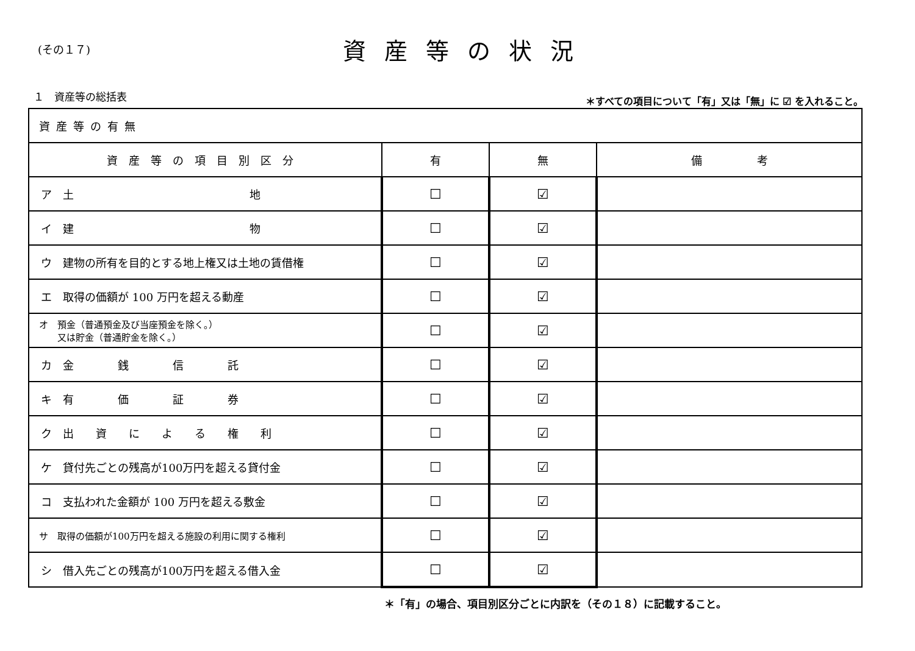(その１７)
資産等の状況
１　資産等の総括表
＊すべての項目について「有」又は「無」に ☑ を入れること。
| 資産等の有無 | | | |
| 資産等の項目別区分 | 有 | 無 | 備 考 |
| ア 土 地 | ☐ | ☑ | |
| イ 建 物 | ☐ | ☑ | |
| ウ 建物の所有を目的とする地上権又は土地の賃借権 | ☐ | ☑ | |
| エ 取得の価額が 100 万円を超える動産 | ☐ | ☑ | |
| オ 預金（普通預金及び当座預金を除く。） 又は貯金（普通貯金を除く。） | ☐ | ☑ | |
| カ 金 銭 信 託 | ☐ | ☑ | |
| キ 有 価 証 券 | ☐ | ☑ | |
| ク 出 資 に よ る 権 利 | ☐ | ☑ | |
| ケ 貸付先ごとの残高が100万円を超える貸付金 | ☐ | ☑ | |
| コ 支払われた金額が 100 万円を超える敷金 | ☐ | ☑ | |
| サ 取得の価額が100万円を超える施設の利用に関する権利 | ☐ | ☑ | |
| シ 借入先ごとの残高が100万円を超える借入金 | ☐ | ☑ | |
＊「有」の場合、項目別区分ごとに内訳を（その１８）に記載すること。